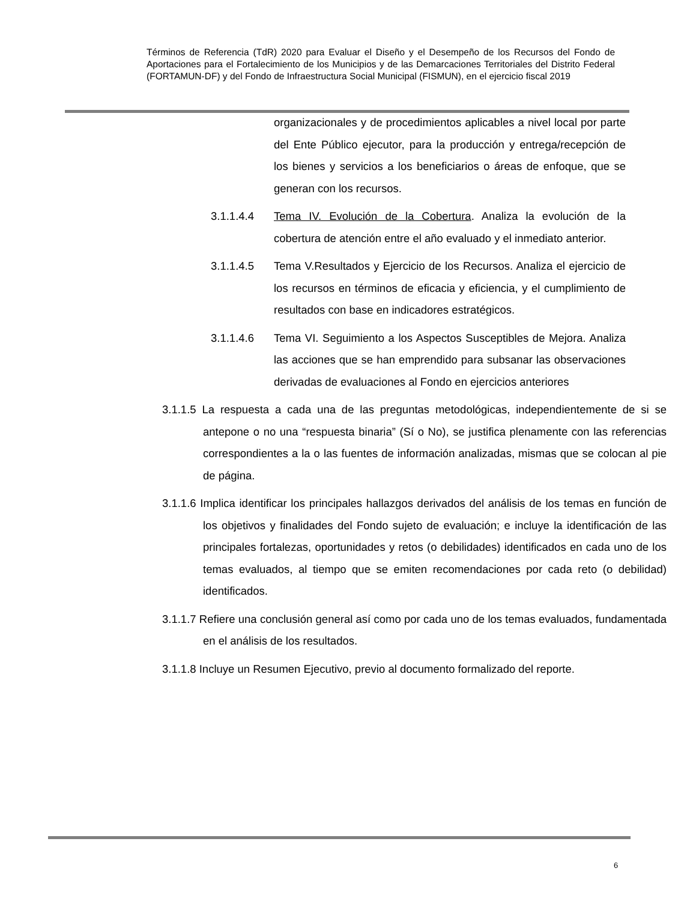Términos de Referencia (TdR) 2020 para Evaluar el Diseño y el Desempeño de los Recursos del Fondo de Aportaciones para el Fortalecimiento de los Municipios y de las Demarcaciones Territoriales del Distrito Federal (FORTAMUN-DF) y del Fondo de Infraestructura Social Municipal (FISMUN), en el ejercicio fiscal 2019
organizacionales y de procedimientos aplicables a nivel local por parte del Ente Público ejecutor, para la producción y entrega/recepción de los bienes y servicios a los beneficiarios o áreas de enfoque, que se generan con los recursos.
3.1.1.4.4 Tema IV. Evolución de la Cobertura. Analiza la evolución de la cobertura de atención entre el año evaluado y el inmediato anterior.
3.1.1.4.5 Tema V.Resultados y Ejercicio de los Recursos. Analiza el ejercicio de los recursos en términos de eficacia y eficiencia, y el cumplimiento de resultados con base en indicadores estratégicos.
3.1.1.4.6 Tema VI. Seguimiento a los Aspectos Susceptibles de Mejora. Analiza las acciones que se han emprendido para subsanar las observaciones derivadas de evaluaciones al Fondo en ejercicios anteriores
3.1.1.5 La respuesta a cada una de las preguntas metodológicas, independientemente de si se antepone o no una “respuesta binaria” (Sí o No), se justifica plenamente con las referencias correspondientes a la o las fuentes de información analizadas, mismas que se colocan al pie de página.
3.1.1.6 Implica identificar los principales hallazgos derivados del análisis de los temas en función de los objetivos y finalidades del Fondo sujeto de evaluación; e incluye la identificación de las principales fortalezas, oportunidades y retos (o debilidades) identificados en cada uno de los temas evaluados, al tiempo que se emiten recomendaciones por cada reto (o debilidad) identificados.
3.1.1.7 Refiere una conclusión general así como por cada uno de los temas evaluados, fundamentada en el análisis de los resultados.
3.1.1.8 Incluye un Resumen Ejecutivo, previo al documento formalizado del reporte.
6